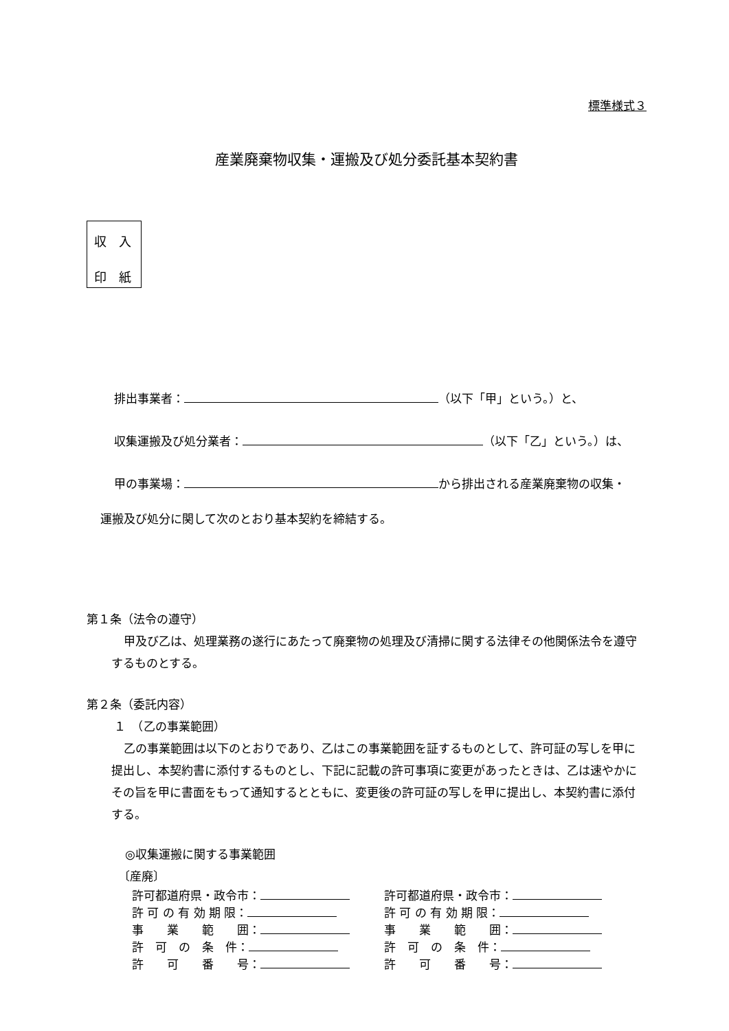標準様式３
産業廃棄物収集・運搬及び処分委託基本契約書
収　入
印　紙
排出事業者： （以下「甲」という。）と、
収集運搬及び処分業者： （以下「乙」という。）は、
甲の事業場： から排出される産業廃棄物の収集・
運搬及び処分に関して次のとおり基本契約を締結する。
第１条（法令の遵守）
甲及び乙は、処理業務の遂行にあたって廃棄物の処理及び清掃に関する法律その他関係法令を遵守するものとする。
第２条（委託内容）
１　（乙の事業範囲）
乙の事業範囲は以下のとおりであり、乙はこの事業範囲を証するものとして、許可証の写しを甲に提出し、本契約書に添付するものとし、下記に記載の許可事項に変更があったときは、乙は速やかにその旨を甲に書面をもって通知するとともに、変更後の許可証の写しを甲に提出し、本契約書に添付する。
◎収集運搬に関する事業範囲
〔産廃〕
許可都道府県・政令市：
許 可 の 有 効 期 限：
事　　業　　範　　囲：
許　可　の　条　件：
許　　可　　番　　号：
許可都道府県・政令市：
許 可 の 有 効 期 限：
事　　業　　範　　囲：
許　可　の　条　件：
許　　可　　番　　号：